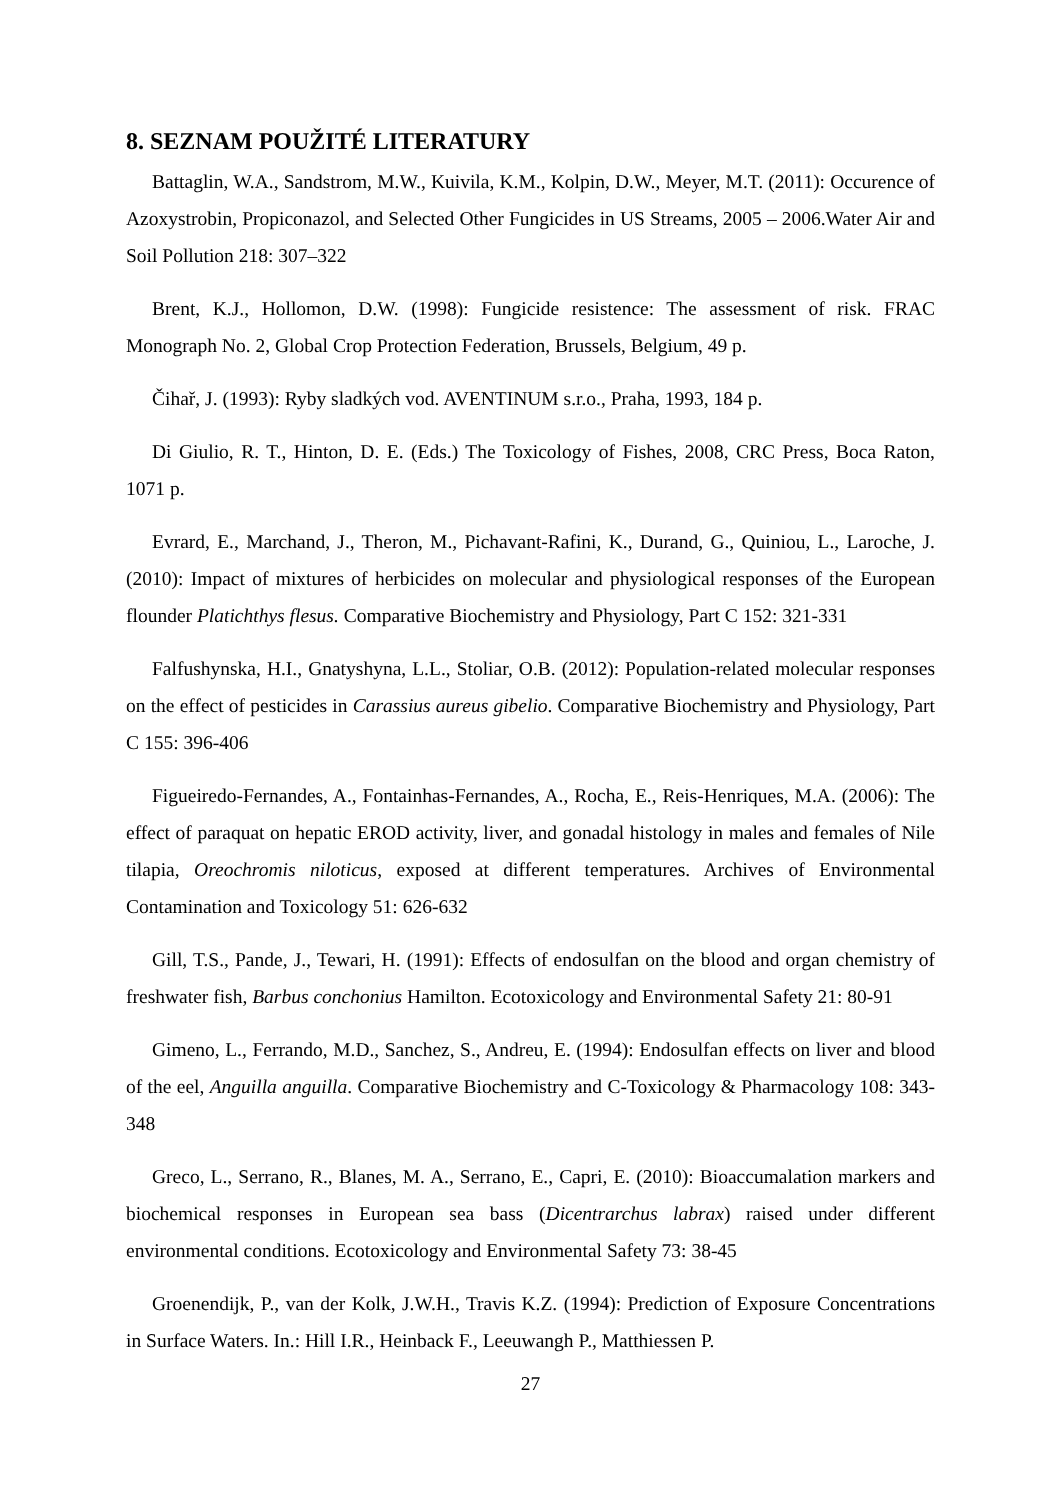8. SEZNAM POUŽITÉ LITERATURY
Battaglin, W.A., Sandstrom, M.W., Kuivila, K.M., Kolpin, D.W., Meyer, M.T. (2011): Occurence of Azoxystrobin, Propiconazol, and Selected Other Fungicides in US Streams, 2005 – 2006.Water Air and Soil Pollution 218: 307–322
Brent, K.J., Hollomon, D.W. (1998): Fungicide resistence: The assessment of risk. FRAC Monograph No. 2, Global Crop Protection Federation, Brussels, Belgium, 49 p.
Čihař, J. (1993): Ryby sladkých vod. AVENTINUM s.r.o., Praha, 1993, 184 p.
Di Giulio, R. T., Hinton, D. E. (Eds.) The Toxicology of Fishes, 2008, CRC Press, Boca Raton, 1071 p.
Evrard, E., Marchand, J., Theron, M., Pichavant-Rafini, K., Durand, G., Quiniou, L., Laroche, J. (2010): Impact of mixtures of herbicides on molecular and physiological responses of the European flounder Platichthys flesus. Comparative Biochemistry and Physiology, Part C 152: 321-331
Falfushynska, H.I., Gnatyshyna, L.L., Stoliar, O.B. (2012): Population-related molecular responses on the effect of pesticides in Carassius aureus gibelio. Comparative Biochemistry and Physiology, Part C 155: 396-406
Figueiredo-Fernandes, A., Fontainhas-Fernandes, A., Rocha, E., Reis-Henriques, M.A. (2006): The effect of paraquat on hepatic EROD activity, liver, and gonadal histology in males and females of Nile tilapia, Oreochromis niloticus, exposed at different temperatures. Archives of Environmental Contamination and Toxicology 51: 626-632
Gill, T.S., Pande, J., Tewari, H. (1991): Effects of endosulfan on the blood and organ chemistry of freshwater fish, Barbus conchonius Hamilton. Ecotoxicology and Environmental Safety 21: 80-91
Gimeno, L., Ferrando, M.D., Sanchez, S., Andreu, E. (1994): Endosulfan effects on liver and blood of the eel, Anguilla anguilla. Comparative Biochemistry and C-Toxicology & Pharmacology 108: 343-348
Greco, L., Serrano, R., Blanes, M. A., Serrano, E., Capri, E. (2010): Bioaccumalation markers and biochemical responses in European sea bass (Dicentrarchus labrax) raised under different environmental conditions. Ecotoxicology and Environmental Safety 73: 38-45
Groenendijk, P., van der Kolk, J.W.H., Travis K.Z. (1994): Prediction of Exposure Concentrations in Surface Waters. In.: Hill I.R., Heinback F., Leeuwangh P., Matthiessen P.
27